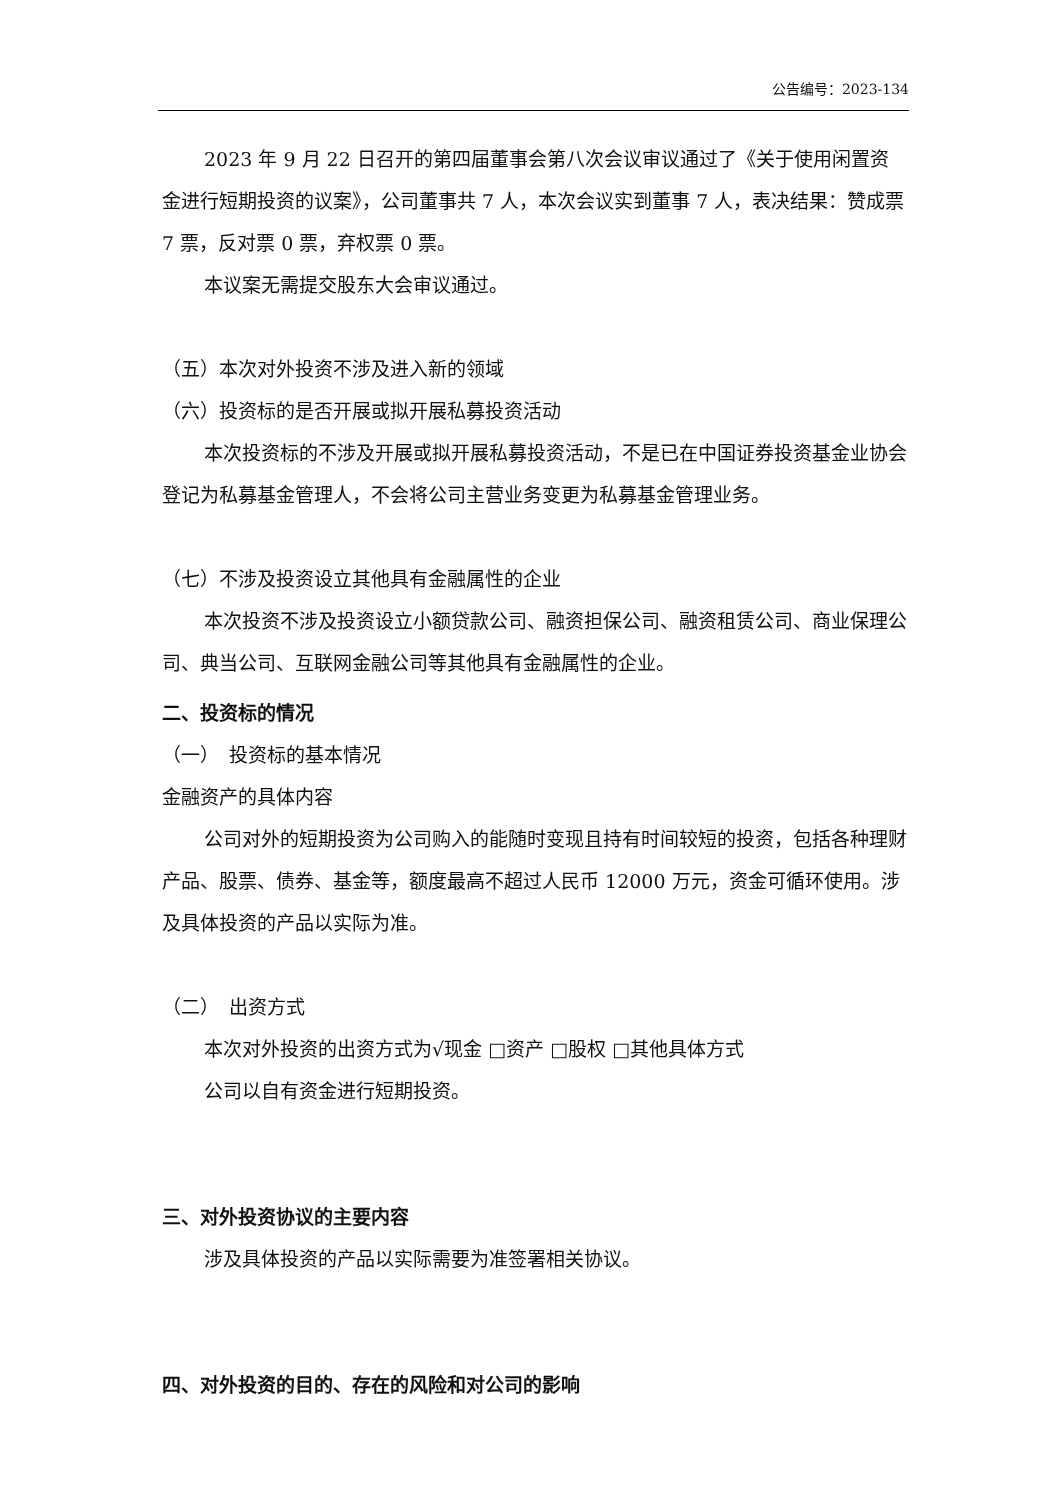公告编号：2023-134
2023 年 9 月 22 日召开的第四届董事会第八次会议审议通过了《关于使用闲置资金进行短期投资的议案》，公司董事共 7 人，本次会议实到董事 7 人，表决结果：赞成票 7 票，反对票 0 票，弃权票 0 票。
本议案无需提交股东大会审议通过。
（五）本次对外投资不涉及进入新的领域
（六）投资标的是否开展或拟开展私募投资活动
本次投资标的不涉及开展或拟开展私募投资活动，不是已在中国证券投资基金业协会登记为私募基金管理人，不会将公司主营业务变更为私募基金管理业务。
（七）不涉及投资设立其他具有金融属性的企业
本次投资不涉及投资设立小额贷款公司、融资担保公司、融资租赁公司、商业保理公司、典当公司、互联网金融公司等其他具有金融属性的企业。
二、投资标的情况
（一）　投资标的基本情况
金融资产的具体内容
公司对外的短期投资为公司购入的能随时变现且持有时间较短的投资，包括各种理财产品、股票、债券、基金等，额度最高不超过人民币 12000 万元，资金可循环使用。涉及具体投资的产品以实际为准。
（二）　出资方式
本次对外投资的出资方式为√现金 □资产 □股权 □其他具体方式
公司以自有资金进行短期投资。
三、对外投资协议的主要内容
涉及具体投资的产品以实际需要为准签署相关协议。
四、对外投资的目的、存在的风险和对公司的影响